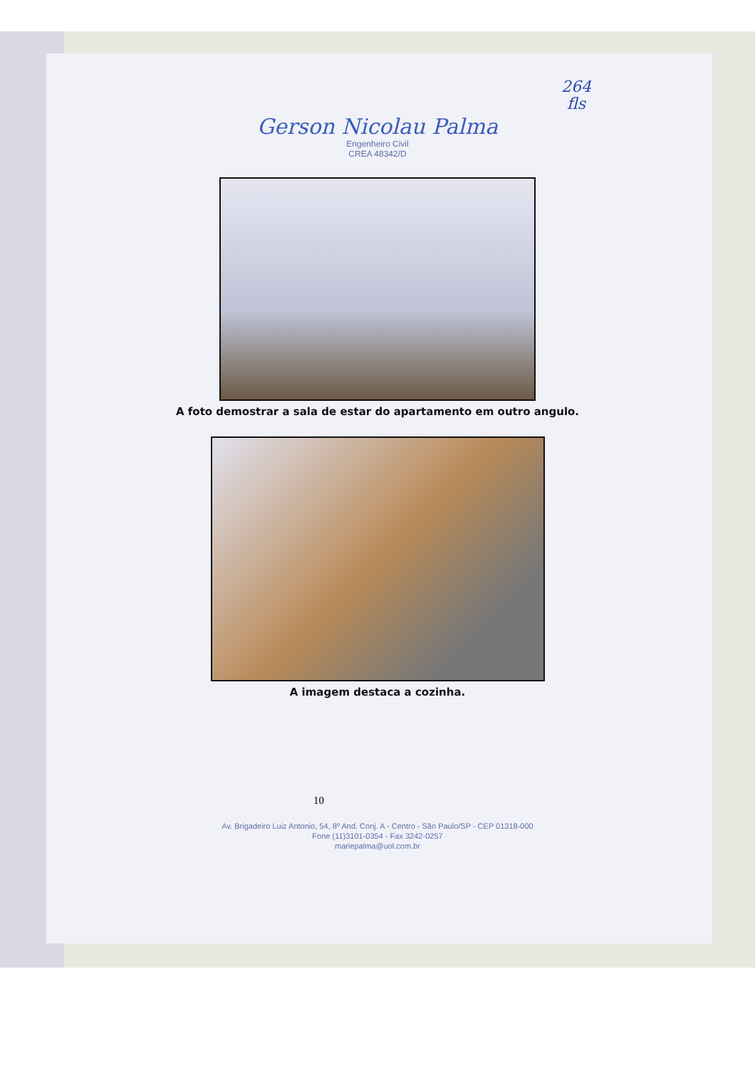264
fls
Gerson Nicolau Palma
Engenheiro Civil
CREA 48342/D
A foto demostrar a sala de estar do apartamento em outro angulo.
A imagem destaca a cozinha.
10
Av. Brigadeiro Luiz Antonio, 54, 8º And. Conj. A - Centro - São Paulo/SP - CEP 01318-000
Fone (11)3101-0354 - Fax 3242-0257
mariepalma@uol.com.br